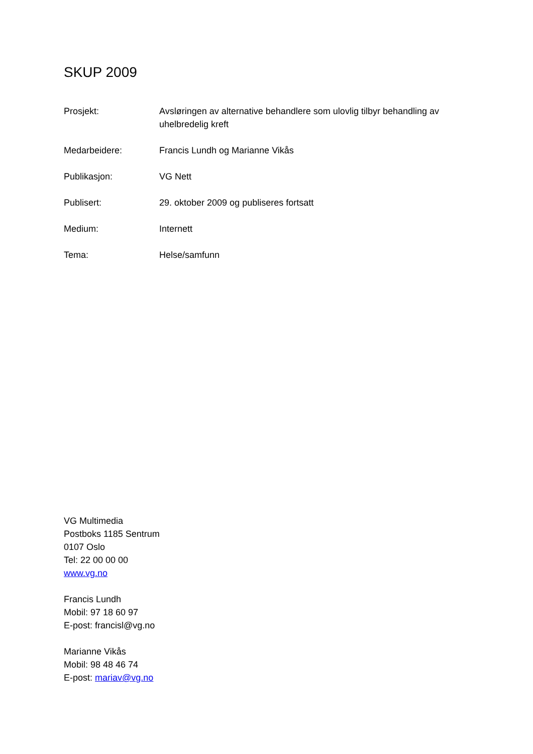SKUP 2009
Prosjekt: Avsløringen av alternative behandlere som ulovlig tilbyr behandling av uhelbredelig kreft
Medarbeidere: Francis Lundh og Marianne Vikås
Publikasjon: VG Nett
Publisert: 29. oktober 2009 og publiseres fortsatt
Medium: Internett
Tema: Helse/samfunn
VG Multimedia
Postboks 1185 Sentrum
0107 Oslo
Tel: 22 00 00 00
www.vg.no
Francis Lundh
Mobil: 97 18 60 97
E-post: francisl@vg.no
Marianne Vikås
Mobil: 98 48 46 74
E-post: mariav@vg.no